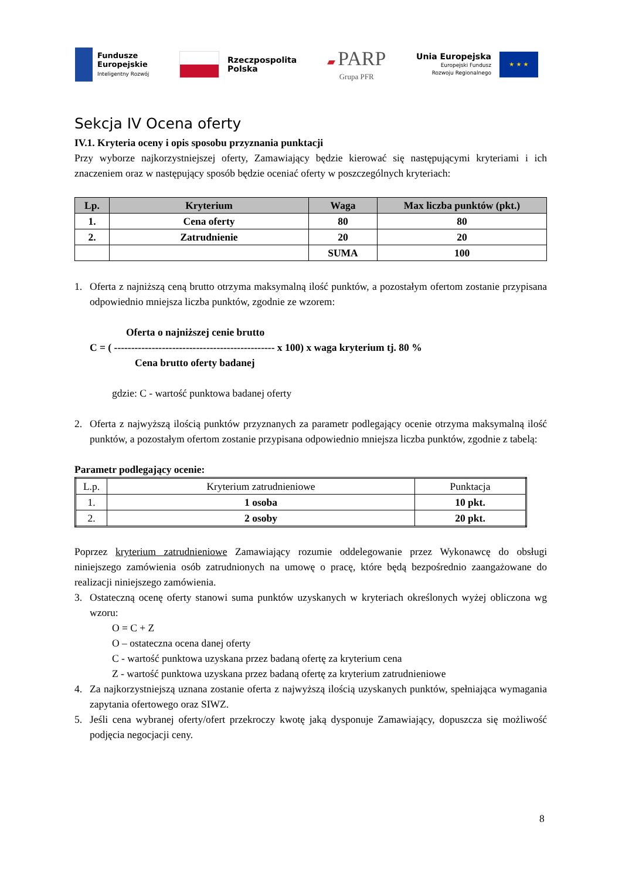Fundusze
Europejskie
Inteligentny Rozwój
Rzeczpospolita
Polska
▰ PARP
Grupa PFR
Unia Europejska
Europejski Fundusz
Rozwoju Regionalnego
★ ★ ★
Sekcja IV Ocena oferty
IV.1. Kryteria oceny i opis sposobu przyznania punktacji
Przy wyborze najkorzystniejszej oferty, Zamawiający będzie kierować się następującymi kryteriami i ich znaczeniem oraz w następujący sposób będzie oceniać oferty w poszczególnych kryteriach:
| Lp. | Kryterium | Waga | Max liczba punktów (pkt.) |
| --- | --- | --- | --- |
| 1. | Cena oferty | 80 | 80 |
| 2. | Zatrudnienie | 20 | 20 |
| | | SUMA | 100 |
1. Oferta z najniższą ceną brutto otrzyma maksymalną ilość punktów, a pozostałym ofertom zostanie przypisana odpowiednio mniejsza liczba punktów, zgodnie ze wzorem:
Oferta o najniższej cenie brutto
C = ( ----------------------------------------------- x 100) x waga kryterium tj. 80 %
Cena brutto oferty badanej
gdzie: C - wartość punktowa badanej oferty
2. Oferta z najwyższą ilością punktów przyznanych za parametr podlegający ocenie otrzyma maksymalną ilość punktów, a pozostałym ofertom zostanie przypisana odpowiednio mniejsza liczba punktów, zgodnie z tabelą:
Parametr podlegający ocenie:
| L.p. | Kryterium zatrudnieniowe | Punktacja |
| 1. | 1 osoba | 10 pkt. |
| 2. | 2 osoby | 20 pkt. |
Poprzez kryterium zatrudnieniowe Zamawiający rozumie oddelegowanie przez Wykonawcę do obsługi niniejszego zamówienia osób zatrudnionych na umowę o pracę, które będą bezpośrednio zaangażowane do realizacji niniejszego zamówienia.
3. Ostateczną ocenę oferty stanowi suma punktów uzyskanych w kryteriach określonych wyżej obliczona wg wzoru:
O = C + Z
O – ostateczna ocena danej oferty
C - wartość punktowa uzyskana przez badaną ofertę za kryterium cena
Z - wartość punktowa uzyskana przez badaną ofertę za kryterium zatrudnieniowe
4. Za najkorzystniejszą uznana zostanie oferta z najwyższą ilością uzyskanych punktów, spełniająca wymagania zapytania ofertowego oraz SIWZ.
5. Jeśli cena wybranej oferty/ofert przekroczy kwotę jaką dysponuje Zamawiający, dopuszcza się możliwość podjęcia negocjacji ceny.
8